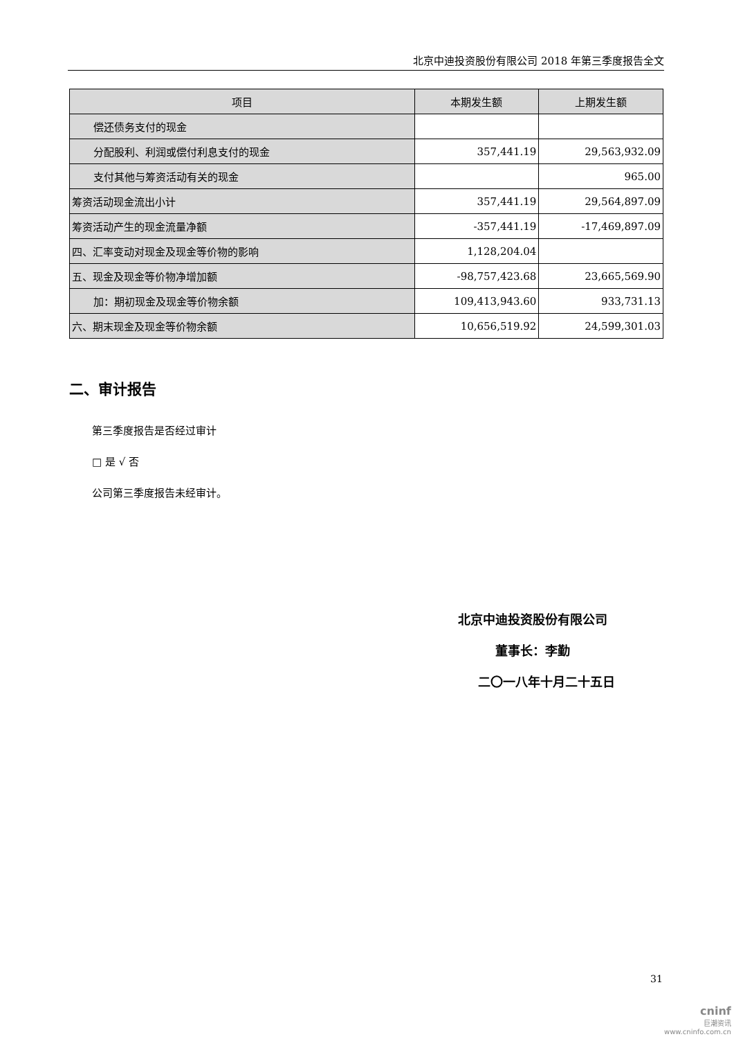北京中迪投资股份有限公司 2018 年第三季度报告全文
| 项目 | 本期发生额 | 上期发生额 |
| --- | --- | --- |
| 偿还债务支付的现金 | | |
| 分配股利、利润或偿付利息支付的现金 | 357,441.19 | 29,563,932.09 |
| 支付其他与筹资活动有关的现金 | | 965.00 |
| 筹资活动现金流出小计 | 357,441.19 | 29,564,897.09 |
| 筹资活动产生的现金流量净额 | -357,441.19 | -17,469,897.09 |
| 四、汇率变动对现金及现金等价物的影响 | 1,128,204.04 | |
| 五、现金及现金等价物净增加额 | -98,757,423.68 | 23,665,569.90 |
| 加：期初现金及现金等价物余额 | 109,413,943.60 | 933,731.13 |
| 六、期末现金及现金等价物余额 | 10,656,519.92 | 24,599,301.03 |
二、审计报告
第三季度报告是否经过审计
□ 是 √ 否
公司第三季度报告未经审计。
北京中迪投资股份有限公司
董事长：李勤
二〇一八年十月二十五日
31
cninf
巨潮资讯
www.cninfo.com.cn